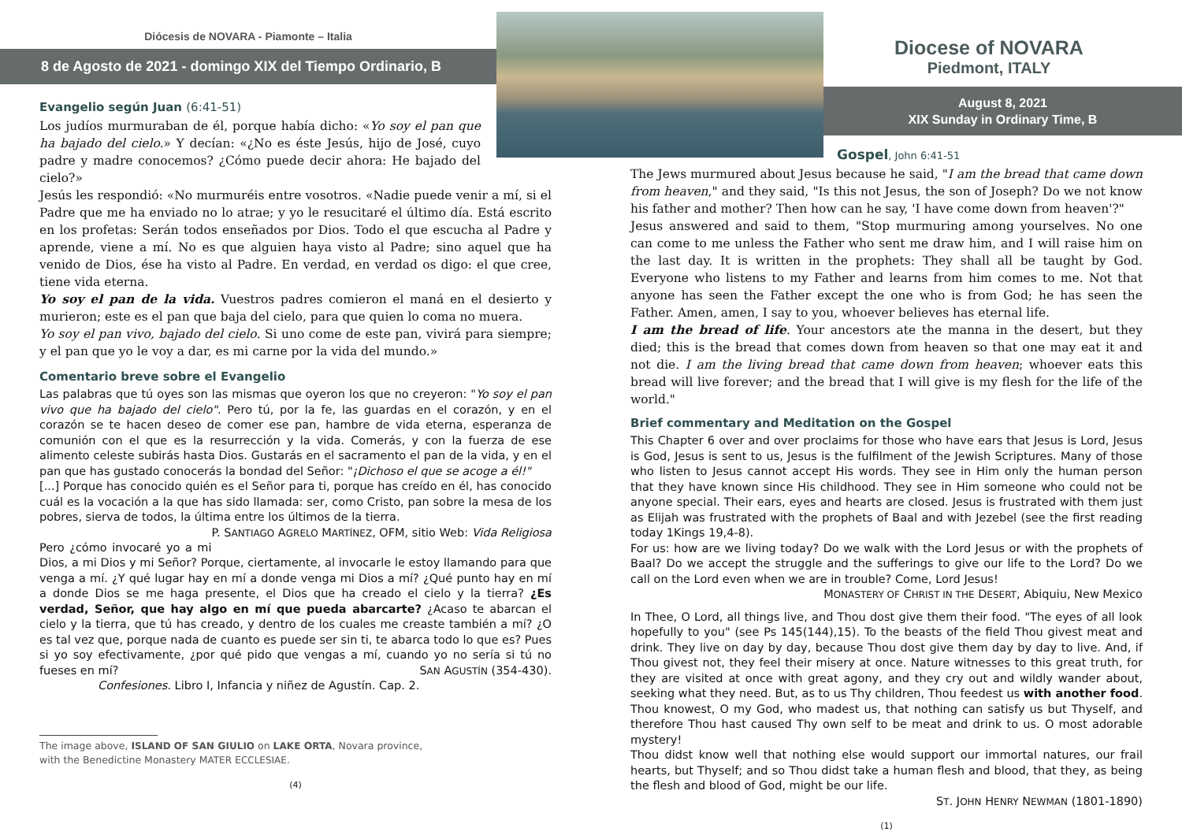Diócesis de NOVARA - Piamonte – Italia
8 de Agosto de 2021 - domingo XIX del Tiempo Ordinario, B
Evangelio según Juan (6:41-51)
Los judíos murmuraban de él, porque había dicho: «Yo soy el pan que ha bajado del cielo.» Y decían: «¿No es éste Jesús, hijo de José, cuyo padre y madre conocemos? ¿Cómo puede decir ahora: He bajado del cielo?»
Jesús les respondió: «No murmuréis entre vosotros. «Nadie puede venir a mí, si el Padre que me ha enviado no lo atrae; y yo le resucitaré el último día. Está escrito en los profetas: Serán todos enseñados por Dios. Todo el que escucha al Padre y aprende, viene a mí. No es que alguien haya visto al Padre; sino aquel que ha venido de Dios, ése ha visto al Padre. En verdad, en verdad os digo: el que cree, tiene vida eterna.
Yo soy el pan de la vida. Vuestros padres comieron el maná en el desierto y murieron; este es el pan que baja del cielo, para que quien lo coma no muera.
Yo soy el pan vivo, bajado del cielo. Si uno come de este pan, vivirá para siempre; y el pan que yo le voy a dar, es mi carne por la vida del mundo.»
Comentario breve sobre el Evangelio
Las palabras que tú oyes son las mismas que oyeron los que no creyeron: "Yo soy el pan vivo que ha bajado del cielo". Pero tú, por la fe, las guardas en el corazón, y en el corazón se te hacen deseo de comer ese pan, hambre de vida eterna, esperanza de comunión con el que es la resurrección y la vida. Comerás, y con la fuerza de ese alimento celeste subirás hasta Dios. Gustarás en el sacramento el pan de la vida, y en el pan que has gustado conocerás la bondad del Señor: "¡Dichoso el que se acoge a él!"
[...] Porque has conocido quién es el Señor para ti, porque has creído en él, has conocido cuál es la vocación a la que has sido llamada: ser, como Cristo, pan sobre la mesa de los pobres, sierva de todos, la última entre los últimos de la tierra. P. SANTIAGO AGRELO MARTÍNEZ, OFM, sitio Web: Vida Religiosa
Pero ¿cómo invocaré yo a mi Dios, a mi Dios y mi Señor? Porque, ciertamente, al invocarle le estoy llamando para que venga a mí. ¿Y qué lugar hay en mí a donde venga mi Dios a mí? ¿Qué punto hay en mí a donde Dios se me haga presente, el Dios que ha creado el cielo y la tierra? ¿Es verdad, Señor, que hay algo en mí que pueda abarcarte? ¿Acaso te abarcan el cielo y la tierra, que tú has creado, y dentro de los cuales me creaste también a mí? ¿O es tal vez que, porque nada de cuanto es puede ser sin ti, te abarca todo lo que es? Pues si yo soy efectivamente, ¿por qué pido que vengas a mí, cuando yo no sería si tú no fueses en mí? SAN AGUSTÍN (354-430).
Confesiones. Libro I, Infancia y niñez de Agustín. Cap. 2.
The image above, ISLAND OF SAN GIULIO on LAKE ORTA, Novara province,
with the Benedictine Monastery MATER ECCLESIAE.
(4)
Diocese of NOVARA
Piedmont, ITALY
August 8, 2021
XIX Sunday in Ordinary Time, B
Gospel, John 6:41-51
The Jews murmured about Jesus because he said, "I am the bread that came down from heaven," and they said, "Is this not Jesus, the son of Joseph? Do we not know his father and mother? Then how can he say, 'I have come down from heaven'?"
Jesus answered and said to them, "Stop murmuring among yourselves. No one can come to me unless the Father who sent me draw him, and I will raise him on the last day. It is written in the prophets: They shall all be taught by God. Everyone who listens to my Father and learns from him comes to me. Not that anyone has seen the Father except the one who is from God; he has seen the Father. Amen, amen, I say to you, whoever believes has eternal life.
I am the bread of life. Your ancestors ate the manna in the desert, but they died; this is the bread that comes down from heaven so that one may eat it and not die. I am the living bread that came down from heaven; whoever eats this bread will live forever; and the bread that I will give is my flesh for the life of the world."
Brief commentary and Meditation on the Gospel
This Chapter 6 over and over proclaims for those who have ears that Jesus is Lord, Jesus is God, Jesus is sent to us, Jesus is the fulfilment of the Jewish Scriptures. Many of those who listen to Jesus cannot accept His words. They see in Him only the human person that they have known since His childhood. They see in Him someone who could not be anyone special. Their ears, eyes and hearts are closed. Jesus is frustrated with them just as Elijah was frustrated with the prophets of Baal and with Jezebel (see the first reading today 1Kings 19,4-8).
For us: how are we living today? Do we walk with the Lord Jesus or with the prophets of Baal? Do we accept the struggle and the sufferings to give our life to the Lord? Do we call on the Lord even when we are in trouble? Come, Lord Jesus!
MONASTERY OF CHRIST IN THE DESERT, Abiquiu, New Mexico
In Thee, O Lord, all things live, and Thou dost give them their food. "The eyes of all look hopefully to you" (see Ps 145(144),15). To the beasts of the field Thou givest meat and drink. They live on day by day, because Thou dost give them day by day to live. And, if Thou givest not, they feel their misery at once. Nature witnesses to this great truth, for they are visited at once with great agony, and they cry out and wildly wander about, seeking what they need. But, as to us Thy children, Thou feedest us with another food. Thou knowest, O my God, who madest us, that nothing can satisfy us but Thyself, and therefore Thou hast caused Thy own self to be meat and drink to us. O most adorable mystery!
Thou didst know well that nothing else would support our immortal natures, our frail hearts, but Thyself; and so Thou didst take a human flesh and blood, that they, as being the flesh and blood of God, might be our life.
ST. JOHN HENRY NEWMAN (1801-1890)
(1)